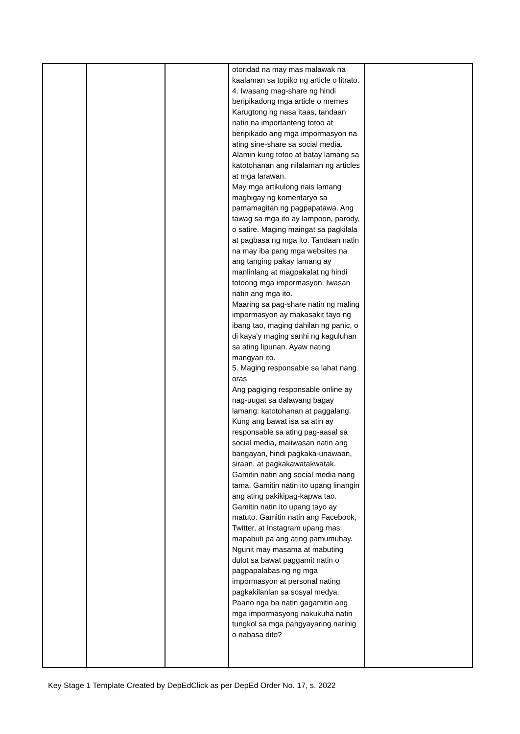| | | | otoridad na may mas malawak na kaalaman sa topiko ng article o litrato. 4. Iwasang mag-share ng hindi beripikadong mga article o memes Karugtong ng nasa itaas, tandaan natin na importanteng totoo at beripikado ang mga impormasyon na ating sine-share sa social media. Alamin kung totoo at batay lamang sa katotohanan ang nilalaman ng articles at mga larawan. May mga artikulong nais lamang magbigay ng komentaryo sa pamamagitan ng pagpapatawa. Ang tawag sa mga ito ay lampoon, parody, o satire. Maging maingat sa pagkilala at pagbasa ng mga ito. Tandaan natin na may iba pang mga websites na ang tanging pakay lamang ay manlinlang at magpakalat ng hindi totoong mga impormasyon. Iwasan natin ang mga ito. Maaring sa pag-share natin ng maling impormasyon ay makasakit tayo ng ibang tao, maging dahilan ng panic, o di kaya’y maging sanhi ng kaguluhan sa ating lipunan. Ayaw nating mangyari ito. 5. Maging responsable sa lahat nang oras Ang pagiging responsable online ay nag-uugat sa dalawang bagay lamang: katotohanan at paggalang. Kung ang bawat isa sa atin ay responsable sa ating pag-aasal sa social media, maiiwasan natin ang bangayan, hindi pagkaka-unawaan, siraan, at pagkakawatakwatak. Gamitin natin ang social media nang tama. Gamitin natin ito upang linangin ang ating pakikipag-kapwa tao. Gamitin natin ito upang tayo ay matuto. Gamitin natin ang Facebook, Twitter, at Instagram upang mas mapabuti pa ang ating pamumuhay. Ngunit may masama at mabuting dulot sa bawat paggamit natin o pagpapalabas ng ng mga impormasyon at personal nating pagkakilanlan sa sosyal medya. Paano nga ba natin gagamitin ang mga impormasyong nakukuha natin tungkol sa mga pangyayaring narinig o nabasa dito? | |
Key Stage 1 Template Created by DepEdClick as per DepEd Order No. 17, s. 2022